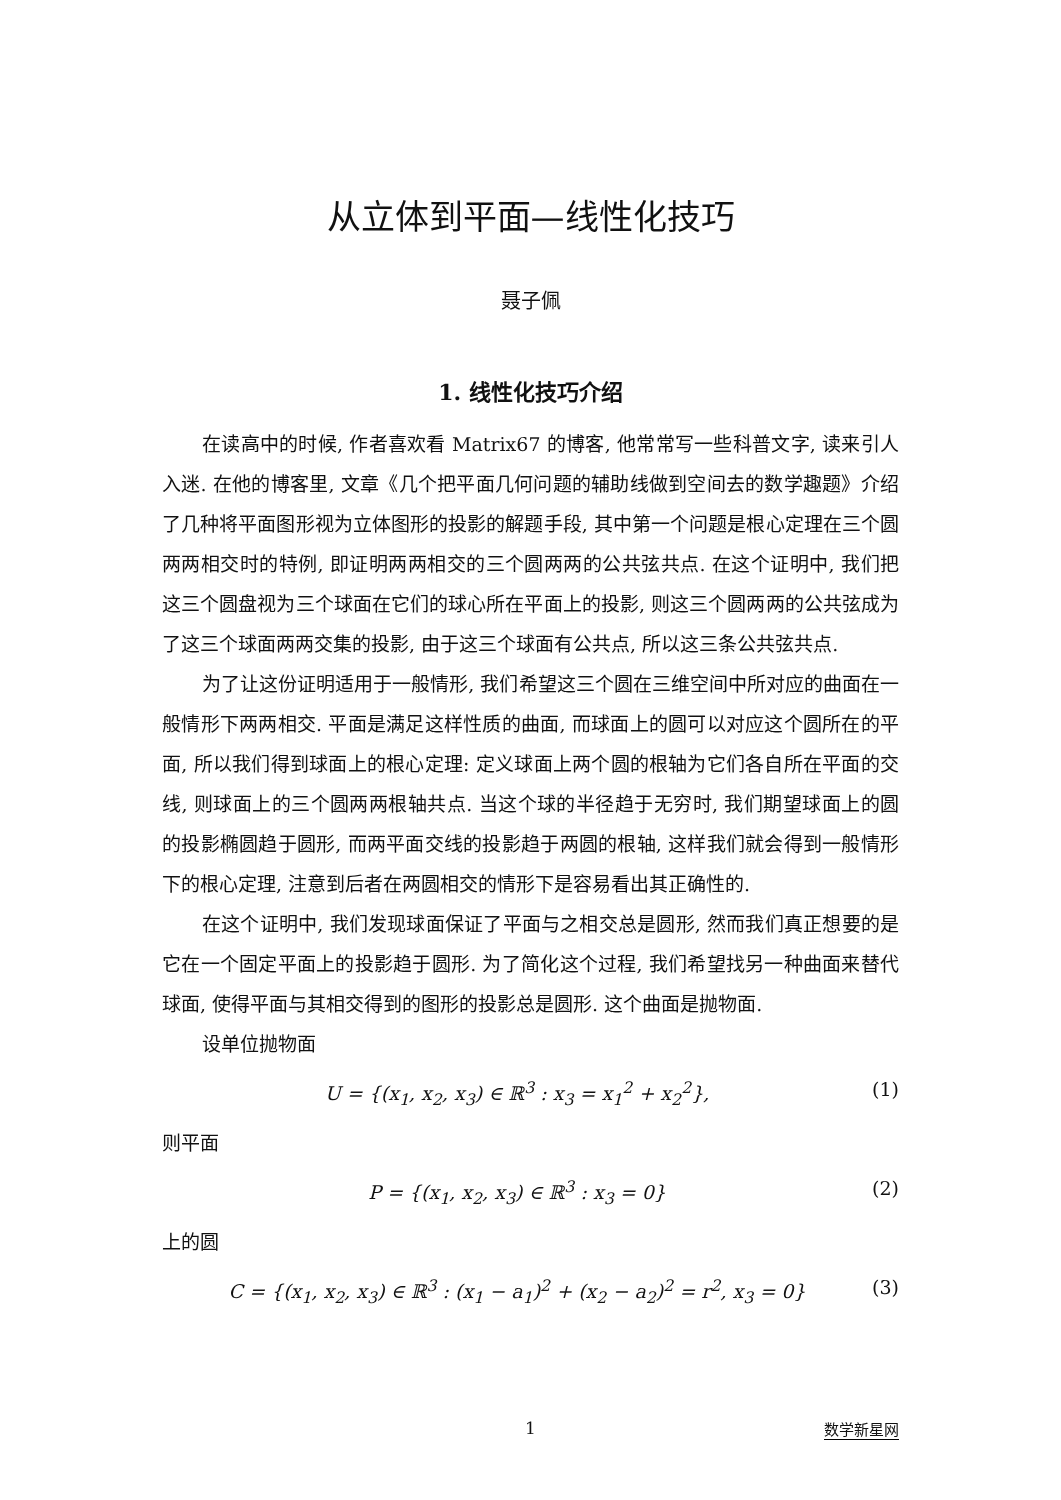从立体到平面—线性化技巧
聂子佩
1. 线性化技巧介绍
在读高中的时候, 作者喜欢看 Matrix67 的博客, 他常常写一些科普文字, 读来引人入迷. 在他的博客里, 文章《几个把平面几何问题的辅助线做到空间去的数学趣题》介绍了几种将平面图形视为立体图形的投影的解题手段, 其中第一个问题是根心定理在三个圆两两相交时的特例, 即证明两两相交的三个圆两两的公共弦共点. 在这个证明中, 我们把这三个圆盘视为三个球面在它们的球心所在平面上的投影, 则这三个圆两两的公共弦成为了这三个球面两两交集的投影, 由于这三个球面有公共点, 所以这三条公共弦共点.
为了让这份证明适用于一般情形, 我们希望这三个圆在三维空间中所对应的曲面在一般情形下两两相交. 平面是满足这样性质的曲面, 而球面上的圆可以对应这个圆所在的平面, 所以我们得到球面上的根心定理: 定义球面上两个圆的根轴为它们各自所在平面的交线, 则球面上的三个圆两两根轴共点. 当这个球的半径趋于无穷时, 我们期望球面上的圆的投影椭圆趋于圆形, 而两平面交线的投影趋于两圆的根轴, 这样我们就会得到一般情形下的根心定理, 注意到后者在两圆相交的情形下是容易看出其正确性的.
在这个证明中, 我们发现球面保证了平面与之相交总是圆形, 然而我们真正想要的是它在一个固定平面上的投影趋于圆形. 为了简化这个过程, 我们希望找另一种曲面来替代球面, 使得平面与其相交得到的图形的投影总是圆形. 这个曲面是抛物面.
设单位抛物面
U = {(x<sub>1</sub>, x<sub>2</sub>, x<sub>3</sub>) ∈ ℝ<sup>3</sup> : x<sub>3</sub> = x<sub>1</sub><sup>2</sup> + x<sub>2</sub><sup>2</sup>}, (1)
则平面
P = {(x<sub>1</sub>, x<sub>2</sub>, x<sub>3</sub>) ∈ ℝ<sup>3</sup> : x<sub>3</sub> = 0} (2)
上的圆
C = {(x<sub>1</sub>, x<sub>2</sub>, x<sub>3</sub>) ∈ ℝ<sup>3</sup> : (x<sub>1</sub> − a<sub>1</sub>)<sup>2</sup> + (x<sub>2</sub> − a<sub>2</sub>)<sup>2</sup> = r<sup>2</sup>, x<sub>3</sub> = 0} (3)
1
数学新星网